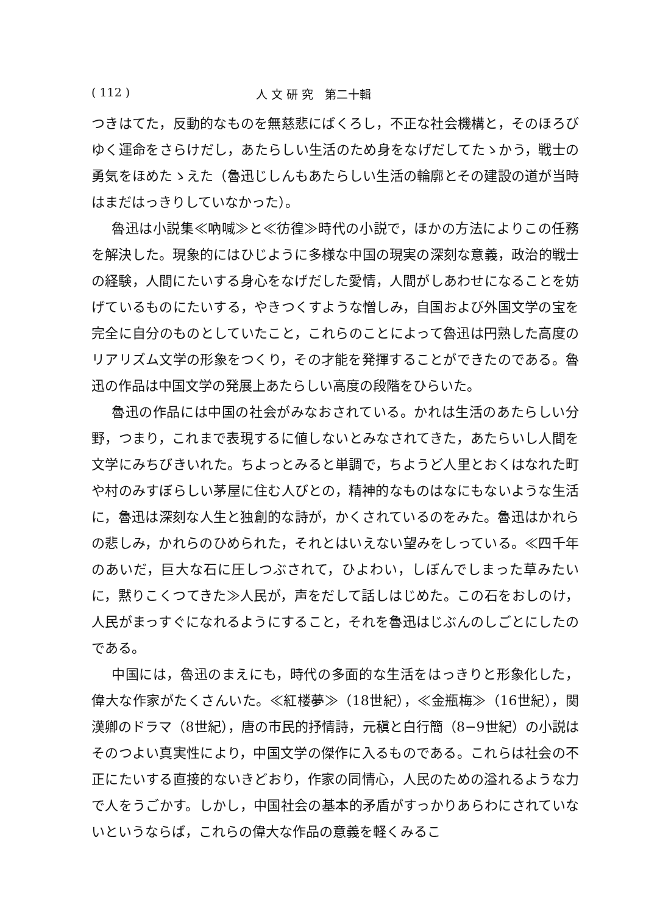( 112 ) 人 文 研 究　第二十輯
つきはてた，反動的なものを無慈悲にばくろし，不正な社会機構と，そのほろびゆく運命をさらけだし，あたらしい生活のため身をなげだしてたゝかう，戦士の勇気をほめたゝえた（魯迅じしんもあたらしい生活の輪廓とその建設の道が当時はまだはっきりしていなかった）。
魯迅は小説集≪吶喊≫と≪彷徨≫時代の小説で，ほかの方法によりこの任務を解決した。現象的にはひじように多様な中国の現実の深刻な意義，政治的戦士の経験，人間にたいする身心をなげだした愛情，人間がしあわせになることを妨げているものにたいする，やきつくすような憎しみ，自国および外国文学の宝を完全に自分のものとしていたこと，これらのことによって魯迅は円熟した高度のリアリズム文学の形象をつくり，その才能を発揮することができたのである。魯迅の作品は中国文学の発展上あたらしい高度の段階をひらいた。
魯迅の作品には中国の社会がみなおされている。かれは生活のあたらしい分野，つまり，これまで表現するに値しないとみなされてきた，あたらいし人間を文学にみちびきいれた。ちよっとみると単調で，ちようど人里とおくはなれた町や村のみすぼらしい茅屋に住む人びとの，精神的なものはなにもないような生活に，魯迅は深刻な人生と独創的な詩が，かくされているのをみた。魯迅はかれらの悲しみ，かれらのひめられた，それとはいえない望みをしっている。≪四千年のあいだ，巨大な石に圧しつぶされて，ひよわい，しぼんでしまった草みたいに，黙りこくつてきた≫人民が，声をだして話しはじめた。この石をおしのけ，人民がまっすぐになれるようにすること，それを魯迅はじぶんのしごとにしたのである。
中国には，魯迅のまえにも，時代の多面的な生活をはっきりと形象化した，偉大な作家がたくさんいた。≪紅楼夢≫（18世紀），≪金瓶梅≫（16世紀），関漢卿のドラマ（8世紀），唐の市民的抒情詩，元稹と白行簡（8−9世紀）の小説はそのつよい真実性により，中国文学の傑作に入るものである。これらは社会の不正にたいする直接的ないきどおり，作家の同情心，人民のための溢れるような力で人をうごかす。しかし，中国社会の基本的矛盾がすっかりあらわにされていないというならば，これらの偉大な作品の意義を軽くみるこ